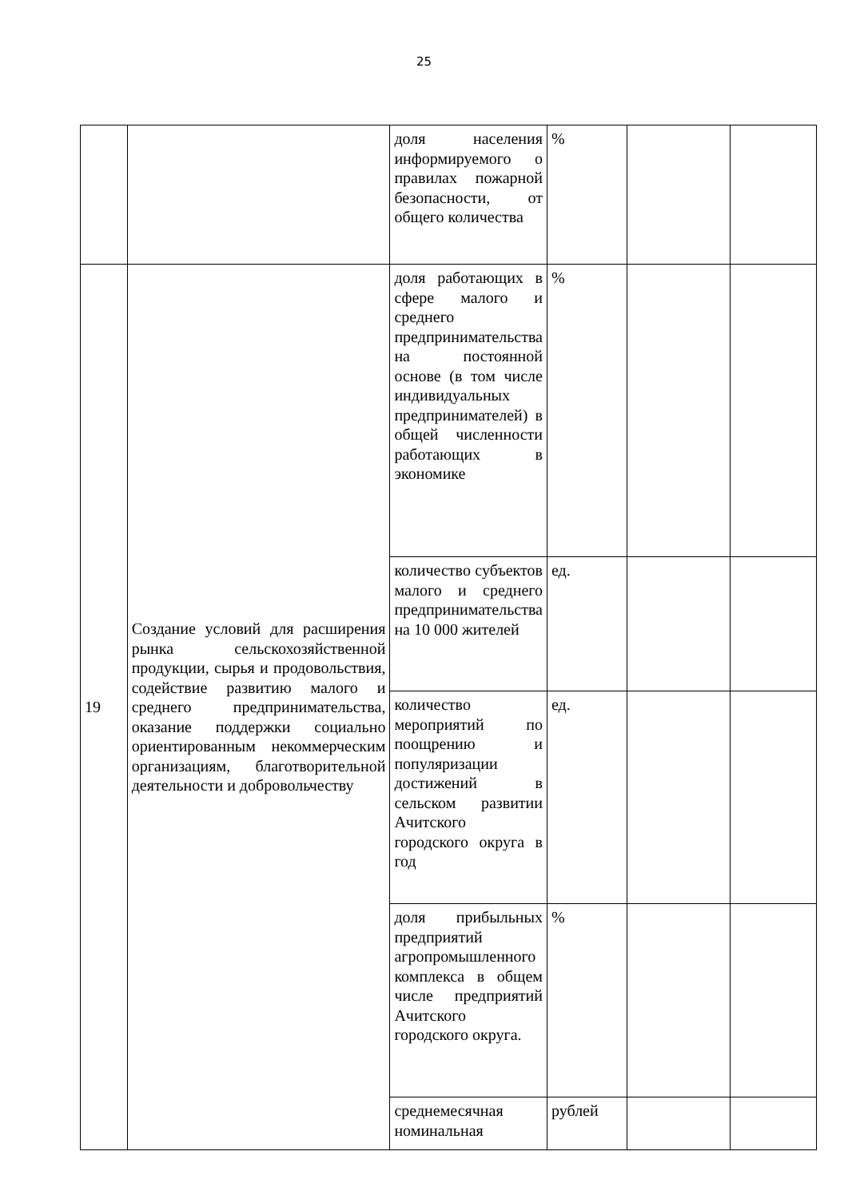25
| | | доля населения информируемого о правилах пожарной безопасности, от общего количества | % | | |
| 19 | Создание условий для расширения рынка сельскохозяйственной продукции, сырья и продовольствия, содействие развитию малого и среднего предпринимательства, оказание поддержки социально ориентированным некоммерческим организациям, благотворительной деятельности и добровольчеству | доля работающих в сфере малого и среднего предпринимательства на постоянной основе (в том числе индивидуальных предпринимателей) в общей численности работающих в экономике | % | | |
| | | количество субъектов малого и среднего предпринимательства на 10 000 жителей | ед. | | |
| | | количество мероприятий по поощрению и популяризации достижений в сельском развитии Ачитского городского округа в год | ед. | | |
| | | доля прибыльных предприятий агропромышленного комплекса в общем числе предприятий Ачитского городского округа. | % | | |
| | | среднемесячная номинальная | рублей | | |